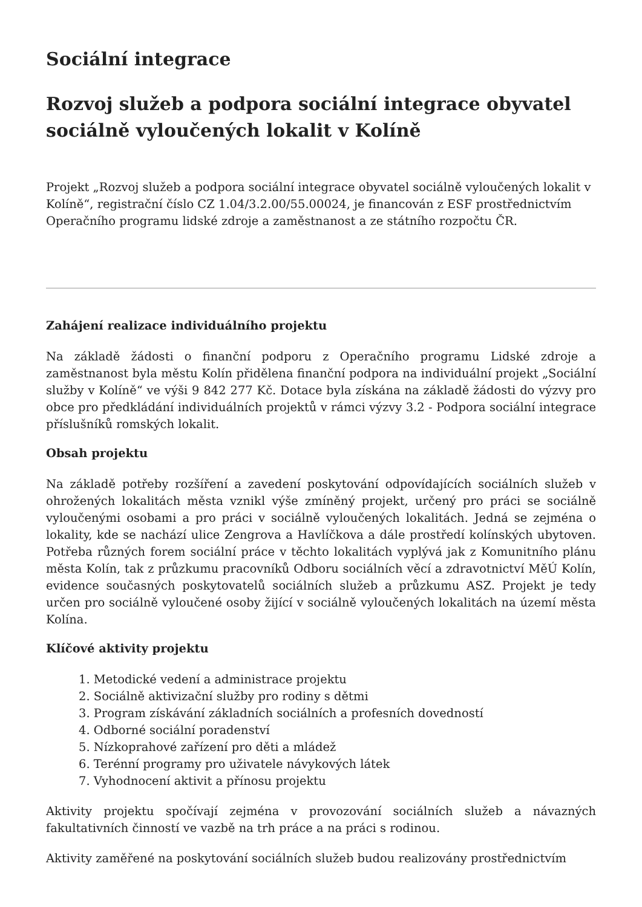Sociální integrace
Rozvoj služeb a podpora sociální integrace obyvatel sociálně vyloučených lokalit v Kolíně
Projekt „Rozvoj služeb a podpora sociální integrace obyvatel sociálně vyloučených lokalit v Kolíně“, registrační číslo CZ 1.04/3.2.00/55.00024, je financován z ESF prostřednictvím Operačního programu lidské zdroje a zaměstnanost a ze státního rozpočtu ČR.
Zahájení realizace individuálního projektu
Na základě žádosti o finanční podporu z Operačního programu Lidské zdroje a zaměstnanost byla městu Kolín přidělena finanční podpora na individuální projekt „Sociální služby v Kolíně“ ve výši 9 842 277 Kč. Dotace byla získána na základě žádosti do výzvy pro obce pro předkládání individuálních projektů v rámci výzvy 3.2 - Podpora sociální integrace příslušníků romských lokalit.
Obsah projektu
Na základě potřeby rozšíření a zavedení poskytování odpovídajících sociálních služeb v ohrožených lokalitách města vznikl výše zmíněný projekt, určený pro práci se sociálně vyloučenými osobami a pro práci v sociálně vyloučených lokalitách. Jedná se zejména o lokality, kde se nachází ulice Zengrova a Havlíčkova a dále prostředí kolínských ubytoven. Potřeba různých forem sociální práce v těchto lokalitách vyplývá jak z Komunitního plánu města Kolín, tak z průzkumu pracovníků Odboru sociálních věcí a zdravotnictví MěÚ Kolín, evidence současných poskytovatelů sociálních služeb a průzkumu ASZ. Projekt je tedy určen pro sociálně vyloučené osoby žijící v sociálně vyloučených lokalitách na území města Kolína.
Klíčové aktivity projektu
1. Metodické vedení a administrace projektu
2. Sociálně aktivizační služby pro rodiny s dětmi
3. Program získávání základních sociálních a profesních dovedností
4. Odborné sociální poradenství
5. Nízkoprahové zařízení pro děti a mládež
6. Terénní programy pro uživatele návykových látek
7. Vyhodnocení aktivit a přínosu projektu
Aktivity projektu spočívají zejména v provozování sociálních služeb a návazných fakultativních činností ve vazbě na trh práce a na práci s rodinou.
Aktivity zaměřené na poskytování sociálních služeb budou realizovány prostřednictvím